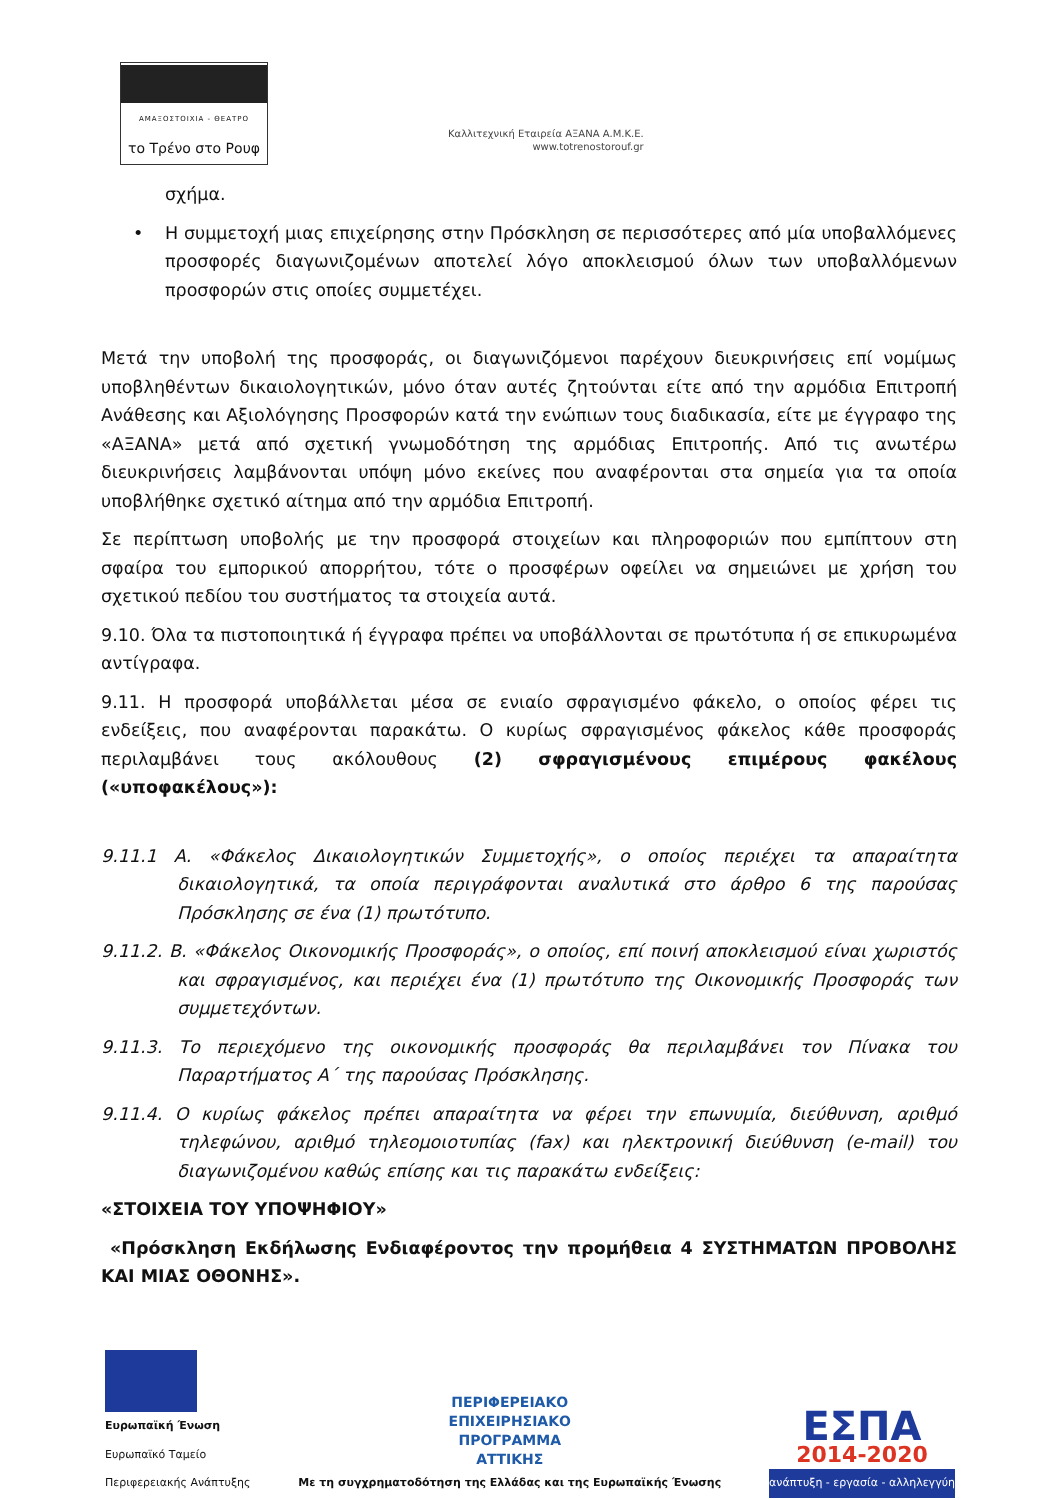ΑΜΑΞΟΣΤΟΙΧΙΑ - ΘΕΑΤΡΟ
το Τρένο στο Ρουφ
Καλλιτεχνική Εταιρεία ΑΞΑΝΑ Α.Μ.Κ.Ε.
www.totrenostorouf.gr
σχήμα.
• Η συμμετοχή μιας επιχείρησης στην Πρόσκληση σε περισσότερες από μία υποβαλλόμενες προσφορές διαγωνιζομένων αποτελεί λόγο αποκλεισμού όλων των υποβαλλόμενων προσφορών στις οποίες συμμετέχει.
Μετά την υποβολή της προσφοράς, οι διαγωνιζόμενοι παρέχουν διευκρινήσεις επί νομίμως υποβληθέντων δικαιολογητικών, μόνο όταν αυτές ζητούνται είτε από την αρμόδια Επιτροπή Ανάθεσης και Αξιολόγησης Προσφορών κατά την ενώπιων τους διαδικασία, είτε με έγγραφο της «ΑΞΑΝΑ» μετά από σχετική γνωμοδότηση της αρμόδιας Επιτροπής. Από τις ανωτέρω διευκρινήσεις λαμβάνονται υπόψη μόνο εκείνες που αναφέρονται στα σημεία για τα οποία υποβλήθηκε σχετικό αίτημα από την αρμόδια Επιτροπή.
Σε περίπτωση υποβολής με την προσφορά στοιχείων και πληροφοριών που εμπίπτουν στη σφαίρα του εμπορικού απορρήτου, τότε ο προσφέρων οφείλει να σημειώνει με χρήση του σχετικού πεδίου του συστήματος τα στοιχεία αυτά.
9.10. Όλα τα πιστοποιητικά ή έγγραφα πρέπει να υποβάλλονται σε πρωτότυπα ή σε επικυρωμένα αντίγραφα.
9.11. Η προσφορά υποβάλλεται μέσα σε ενιαίο σφραγισμένο φάκελο, ο οποίος φέρει τις ενδείξεις, που αναφέρονται παρακάτω. Ο κυρίως σφραγισμένος φάκελος κάθε προσφοράς περιλαμβάνει τους ακόλουθους (2) σφραγισμένους επιμέρους φακέλους («υποφακέλους»):
9.11.1 Α. «Φάκελος Δικαιολογητικών Συμμετοχής», ο οποίος περιέχει τα απαραίτητα δικαιολογητικά, τα οποία περιγράφονται αναλυτικά στο άρθρο 6 της παρούσας Πρόσκλησης σε ένα (1) πρωτότυπο.
9.11.2. Β. «Φάκελος Οικονομικής Προσφοράς», ο οποίος, επί ποινή αποκλεισμού είναι χωριστός και σφραγισμένος, και περιέχει ένα (1) πρωτότυπο της Οικονομικής Προσφοράς των συμμετεχόντων.
9.11.3. Το περιεχόμενο της οικονομικής προσφοράς θα περιλαμβάνει τον Πίνακα του Παραρτήματος Α΄ της παρούσας Πρόσκλησης.
9.11.4. Ο κυρίως φάκελος πρέπει απαραίτητα να φέρει την επωνυμία, διεύθυνση, αριθμό τηλεφώνου, αριθμό τηλεομοιοτυπίας (fax) και ηλεκτρονική διεύθυνση (e-mail) του διαγωνιζομένου καθώς επίσης και τις παρακάτω ενδείξεις:
«ΣΤΟΙΧΕΙΑ ΤΟΥ ΥΠΟΨΗΦΙΟΥ»
«Πρόσκληση Εκδήλωσης Ενδιαφέροντος την προμήθεια 4 ΣΥΣΤΗΜΑΤΩΝ ΠΡΟΒΟΛΗΣ ΚΑΙ ΜΙΑΣ ΟΘΟΝΗΣ».
Ευρωπαϊκή Ένωση
Ευρωπαϊκό Ταμείο
Περιφερειακής Ανάπτυξης
ΠΕΡΙΦΕΡΕΙΑΚΟ
ΕΠΙΧΕΙΡΗΣΙΑΚΟ
ΠΡΟΓΡΑΜΜΑ
ΑΤΤΙΚΗΣ
Με τη συγχρηματοδότηση της Ελλάδας και της Ευρωπαϊκής Ένωσης
ΕΣΠΑ
2014-2020
ανάπτυξη - εργασία - αλληλεγγύη